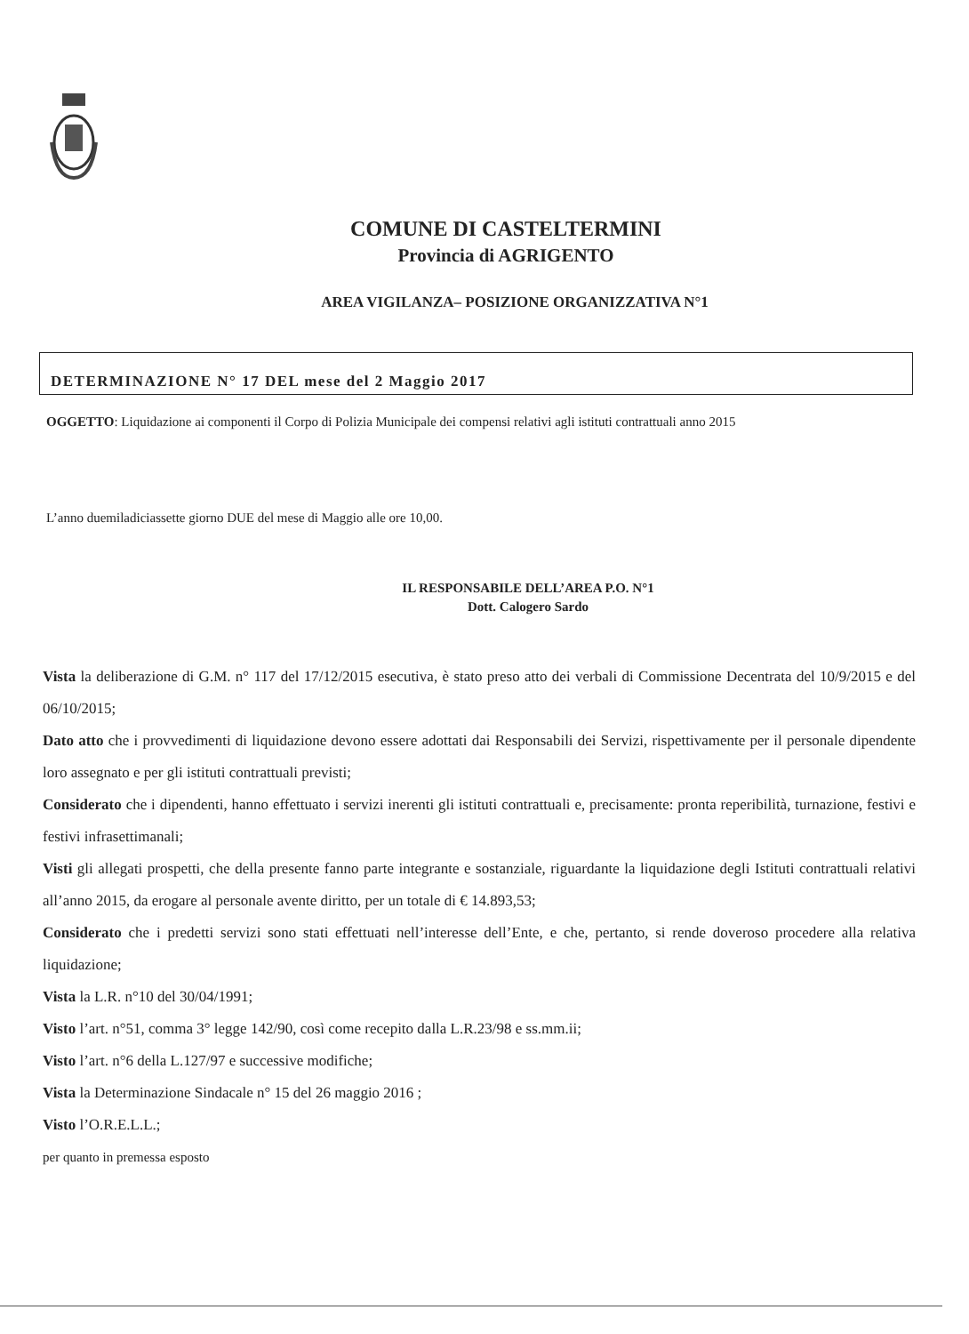COMUNE DI CASTELTERMINI
Provincia di AGRIGENTO
AREA VIGILANZA– POSIZIONE ORGANIZZATIVA N°1
DETERMINAZIONE N° 17 DEL mese del 2 Maggio 2017
OGGETTO: Liquidazione ai componenti il Corpo di Polizia Municipale dei compensi relativi agli istituti contrattuali anno 2015
L’anno duemiladiciassette giorno DUE del mese di Maggio alle ore 10,00.
IL RESPONSABILE DELL’AREA P.O. N°1
Dott. Calogero Sardo
Vista la deliberazione di G.M. n° 117 del 17/12/2015 esecutiva, è stato preso atto dei verbali di Commissione Decentrata del 10/9/2015 e del 06/10/2015;
Dato atto che i provvedimenti di liquidazione devono essere adottati dai Responsabili dei Servizi, rispettivamente per il personale dipendente loro assegnato e per gli istituti contrattuali previsti;
Considerato che i dipendenti, hanno effettuato i servizi inerenti gli istituti contrattuali e, precisamente: pronta reperibilità, turnazione, festivi e festivi infrasettimanali;
Visti gli allegati prospetti, che della presente fanno parte integrante e sostanziale, riguardante la liquidazione degli Istituti contrattuali relativi all’anno 2015, da erogare al personale avente diritto, per un totale di € 14.893,53;
Considerato che i predetti servizi sono stati effettuati nell’interesse dell’Ente, e che, pertanto, si rende doveroso procedere alla relativa liquidazione;
Vista la L.R. n°10 del 30/04/1991;
Visto l’art. n°51, comma 3° legge 142/90, così come recepito dalla L.R.23/98 e ss.mm.ii;
Visto l’art. n°6 della L.127/97 e successive modifiche;
Vista la Determinazione Sindacale n° 15 del 26 maggio 2016 ;
Visto l’O.R.E.L.L.;
per quanto in premessa esposto